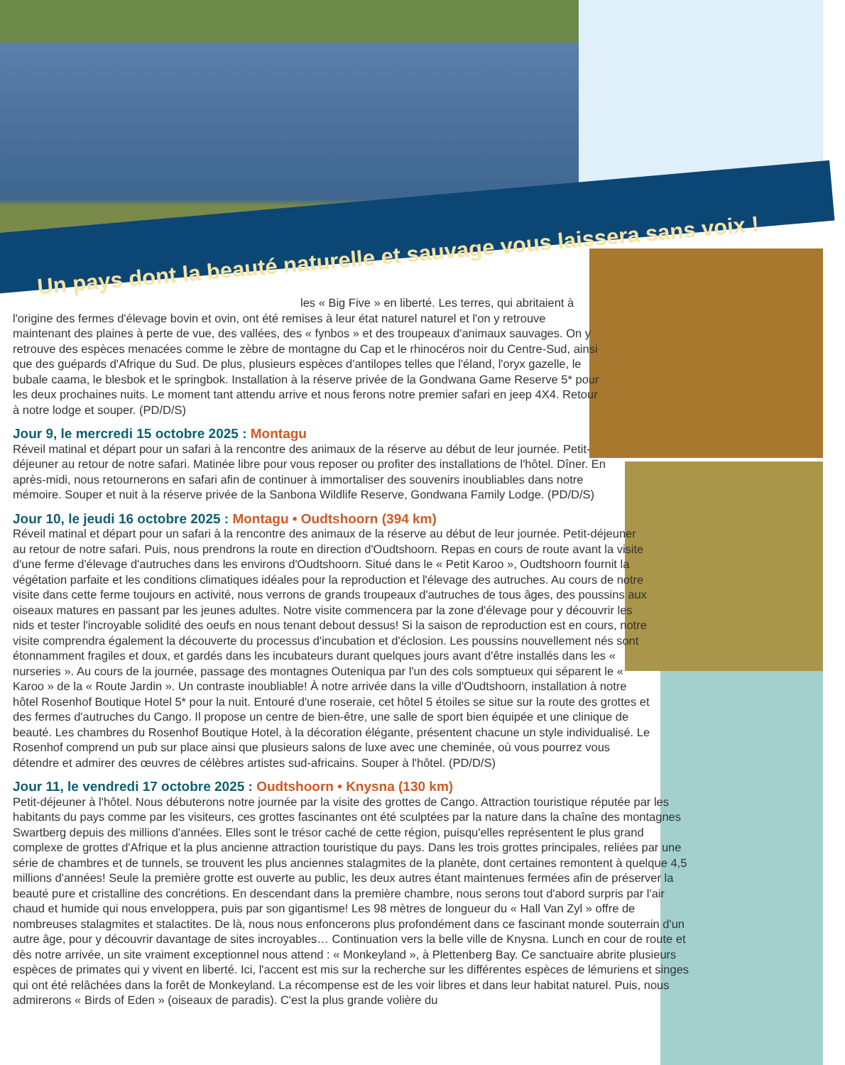Un pays dont la beauté naturelle et sauvage vous laissera sans voix !
les « Big Five » en liberté. Les terres, qui abritaient à l'origine des fermes d'élevage bovin et ovin, ont été remises à leur état naturel naturel et l'on y retrouve maintenant des plaines à perte de vue, des vallées, des « fynbos » et des troupeaux d'animaux sauvages. On y retrouve des espèces menacées comme le zèbre de montagne du Cap et le rhinocéros noir du Centre-Sud, ainsi que des guépards d'Afrique du Sud. De plus, plusieurs espèces d'antilopes telles que l'éland, l'oryx gazelle, le bubale caama, le blesbok et le springbok. Installation à la réserve privée de la Gondwana Game Reserve 5* pour les deux prochaines nuits. Le moment tant attendu arrive et nous ferons notre premier safari en jeep 4X4. Retour à notre lodge et souper. (PD/D/S)
Jour 9, le mercredi 15 octobre 2025 : Montagu
Réveil matinal et départ pour un safari à la rencontre des animaux de la réserve au début de leur journée. Petit-déjeuner au retour de notre safari. Matinée libre pour vous reposer ou profiter des installations de l'hôtel. Dîner. En après-midi, nous retournerons en safari afin de continuer à immortaliser des souvenirs inoubliables dans notre mémoire. Souper et nuit à la réserve privée de la Sanbona Wildlife Reserve, Gondwana Family Lodge. (PD/D/S)
Jour 10, le jeudi 16 octobre 2025 : Montagu • Oudtshoorn (394 km)
Réveil matinal et départ pour un safari à la rencontre des animaux de la réserve au début de leur journée. Petit-déjeuner au retour de notre safari. Puis, nous prendrons la route en direction d'Oudtshoorn. Repas en cours de route avant la visite d'une ferme d'élevage d'autruches dans les environs d'Oudtshoorn. Situé dans le « Petit Karoo », Oudtshoorn fournit la végétation parfaite et les conditions climatiques idéales pour la reproduction et l'élevage des autruches. Au cours de notre visite dans cette ferme toujours en activité, nous verrons de grands troupeaux d'autruches de tous âges, des poussins aux oiseaux matures en passant par les jeunes adultes. Notre visite commencera par la zone d'élevage pour y découvrir les nids et tester l'incroyable solidité des oeufs en nous tenant debout dessus! Si la saison de reproduction est en cours, notre visite comprendra également la découverte du processus d'incubation et d'éclosion. Les poussins nouvellement nés sont étonnamment fragiles et doux, et gardés dans les incubateurs durant quelques jours avant d'être installés dans les « nurseries ». Au cours de la journée, passage des montagnes Outeniqua par l'un des cols somptueux qui séparent le « Karoo » de la « Route Jardin ». Un contraste inoubliable! À notre arrivée dans la ville d'Oudtshoorn, installation à notre hôtel Rosenhof Boutique Hotel 5* pour la nuit. Entouré d'une roseraie, cet hôtel 5 étoiles se situe sur la route des grottes et des fermes d'autruches du Cango. Il propose un centre de bien-être, une salle de sport bien équipée et une clinique de beauté. Les chambres du Rosenhof Boutique Hotel, à la décoration élégante, présentent chacune un style individualisé. Le Rosenhof comprend un pub sur place ainsi que plusieurs salons de luxe avec une cheminée, où vous pourrez vous détendre et admirer des œuvres de célèbres artistes sud-africains. Souper à l'hôtel. (PD/D/S)
Jour 11, le vendredi 17 octobre 2025 : Oudtshoorn • Knysna (130 km)
Petit-déjeuner à l'hôtel. Nous débuterons notre journée par la visite des grottes de Cango. Attraction touristique réputée par les habitants du pays comme par les visiteurs, ces grottes fascinantes ont été sculptées par la nature dans la chaîne des montagnes Swartberg depuis des millions d'années. Elles sont le trésor caché de cette région, puisqu'elles représentent le plus grand complexe de grottes d'Afrique et la plus ancienne attraction touristique du pays. Dans les trois grottes principales, reliées par une série de chambres et de tunnels, se trouvent les plus anciennes stalagmites de la planète, dont certaines remontent à quelque 4,5 millions d'années! Seule la première grotte est ouverte au public, les deux autres étant maintenues fermées afin de préserver la beauté pure et cristalline des concrétions. En descendant dans la première chambre, nous serons tout d'abord surpris par l'air chaud et humide qui nous enveloppera, puis par son gigantisme! Les 98 mètres de longueur du « Hall Van Zyl » offre de nombreuses stalagmites et stalactites. De là, nous nous enfoncerons plus profondément dans ce fascinant monde souterrain d'un autre âge, pour y découvrir davantage de sites incroyables… Continuation vers la belle ville de Knysna. Lunch en cour de route et dès notre arrivée, un site vraiment exceptionnel nous attend : « Monkeyland », à Plettenberg Bay. Ce sanctuaire abrite plusieurs espèces de primates qui y vivent en liberté. Ici, l'accent est mis sur la recherche sur les différentes espèces de lémuriens et singes qui ont été relâchées dans la forêt de Monkeyland. La récompense est de les voir libres et dans leur habitat naturel. Puis, nous admirerons « Birds of Eden » (oiseaux de paradis). C'est la plus grande volière du